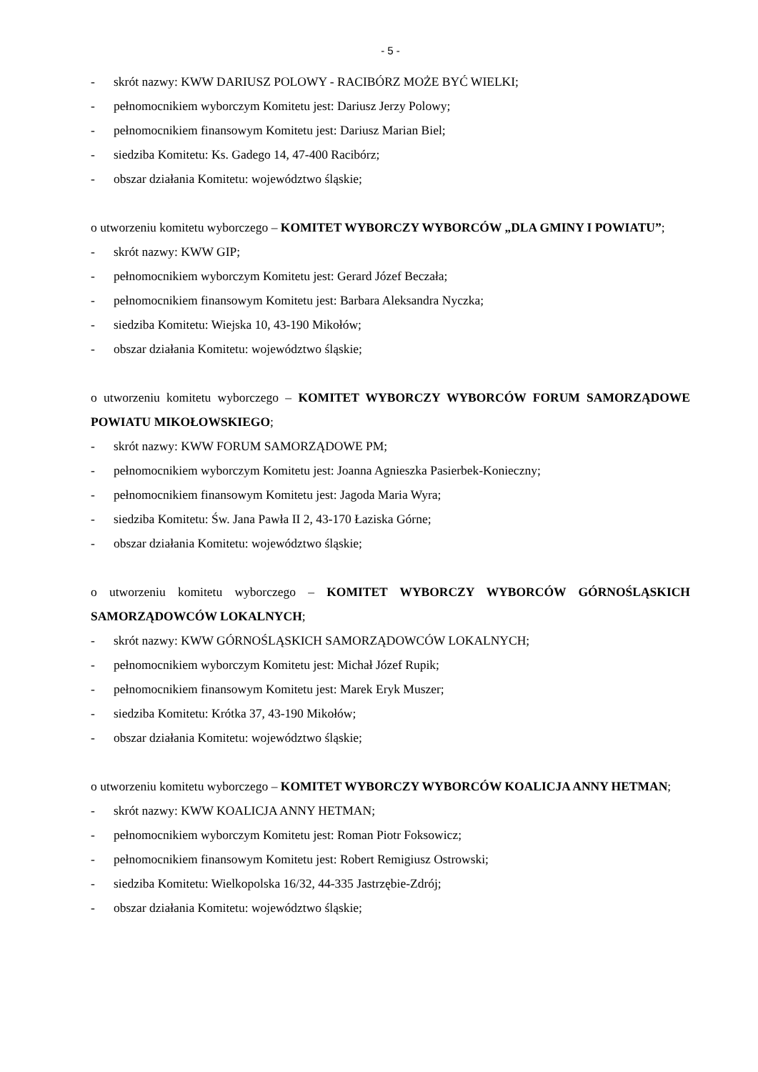- 5 -
- skrót nazwy: KWW DARIUSZ POLOWY - RACIBÓRZ MOŻE BYĆ WIELKI;
- pełnomocnikiem wyborczym Komitetu jest: Dariusz Jerzy Polowy;
- pełnomocnikiem finansowym Komitetu jest: Dariusz Marian Biel;
- siedziba Komitetu: Ks. Gadego 14, 47-400 Racibórz;
- obszar działania Komitetu: województwo śląskie;
o utworzeniu komitetu wyborczego – KOMITET WYBORCZY WYBORCÓW „DLA GMINY I POWIATU”;
- skrót nazwy: KWW GIP;
- pełnomocnikiem wyborczym Komitetu jest: Gerard Józef Beczała;
- pełnomocnikiem finansowym Komitetu jest: Barbara Aleksandra Nyczka;
- siedziba Komitetu: Wiejska 10, 43-190 Mikołów;
- obszar działania Komitetu: województwo śląskie;
o utworzeniu komitetu wyborczego – KOMITET WYBORCZY WYBORCÓW FORUM SAMORZĄDOWE POWIATU MIKOŁOWSKIEGO;
- skrót nazwy: KWW FORUM SAMORZĄDOWE PM;
- pełnomocnikiem wyborczym Komitetu jest: Joanna Agnieszka Pasierbek-Konieczny;
- pełnomocnikiem finansowym Komitetu jest: Jagoda Maria Wyra;
- siedziba Komitetu: Św. Jana Pawła II 2, 43-170 Łaziska Górne;
- obszar działania Komitetu: województwo śląskie;
o utworzeniu komitetu wyborczego – KOMITET WYBORCZY WYBORCÓW GÓRNOŚLĄSKICH SAMORZĄDOWCÓW LOKALNYCH;
- skrót nazwy: KWW GÓRNOŚLĄSKICH SAMORZĄDOWCÓW LOKALNYCH;
- pełnomocnikiem wyborczym Komitetu jest: Michał Józef Rupik;
- pełnomocnikiem finansowym Komitetu jest: Marek Eryk Muszer;
- siedziba Komitetu: Krótka 37, 43-190 Mikołów;
- obszar działania Komitetu: województwo śląskie;
o utworzeniu komitetu wyborczego – KOMITET WYBORCZY WYBORCÓW KOALICJA ANNY HETMAN;
- skrót nazwy: KWW KOALICJA ANNY HETMAN;
- pełnomocnikiem wyborczym Komitetu jest: Roman Piotr Foksowicz;
- pełnomocnikiem finansowym Komitetu jest: Robert Remigiusz Ostrowski;
- siedziba Komitetu: Wielkopolska 16/32, 44-335 Jastrzębie-Zdrój;
- obszar działania Komitetu: województwo śląskie;